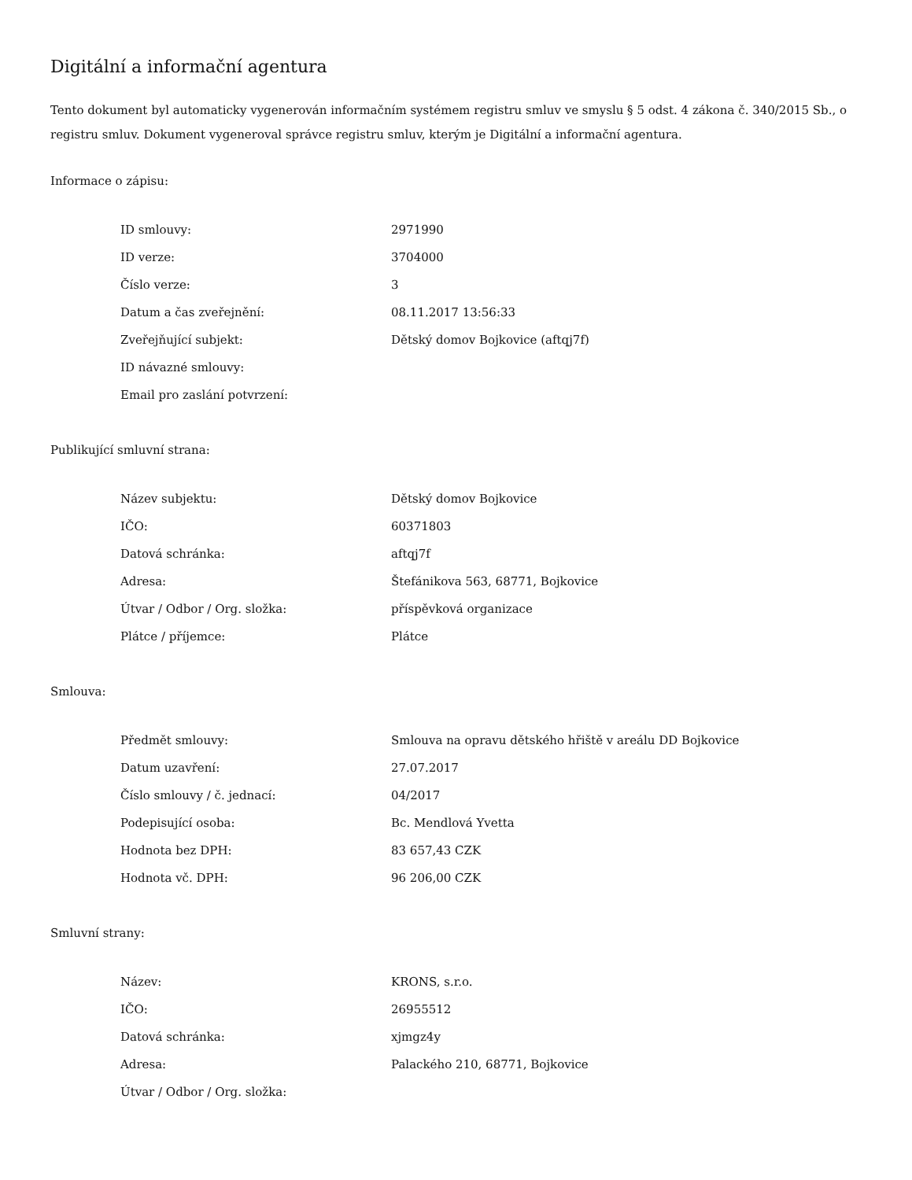Digitální a informační agentura
Tento dokument byl automaticky vygenerován informačním systémem registru smluv ve smyslu § 5 odst. 4 zákona č. 340/2015 Sb., o registru smluv. Dokument vygeneroval správce registru smluv, kterým je Digitální a informační agentura.
Informace o zápisu:
| ID smlouvy: | 2971990 |
| ID verze: | 3704000 |
| Číslo verze: | 3 |
| Datum a čas zveřejnění: | 08.11.2017 13:56:33 |
| Zveřejňující subjekt: | Dětský domov Bojkovice (aftqj7f) |
| ID návazné smlouvy: | |
| Email pro zaslání potvrzení: | |
Publikující smluvní strana:
| Název subjektu: | Dětský domov Bojkovice |
| IČO: | 60371803 |
| Datová schránka: | aftqj7f |
| Adresa: | Štefánikova 563, 68771, Bojkovice |
| Útvar / Odbor / Org. složka: | příspěvková organizace |
| Plátce / příjemce: | Plátce |
Smlouva:
| Předmět smlouvy: | Smlouva na opravu dětského hřiště v areálu DD Bojkovice |
| Datum uzavření: | 27.07.2017 |
| Číslo smlouvy / č. jednací: | 04/2017 |
| Podepisující osoba: | Bc. Mendlová Yvetta |
| Hodnota bez DPH: | 83 657,43 CZK |
| Hodnota vč. DPH: | 96 206,00 CZK |
Smluvní strany:
| Název: | KRONS, s.r.o. |
| IČO: | 26955512 |
| Datová schránka: | xjmgz4y |
| Adresa: | Palackého 210, 68771, Bojkovice |
| Útvar / Odbor / Org. složka: | |